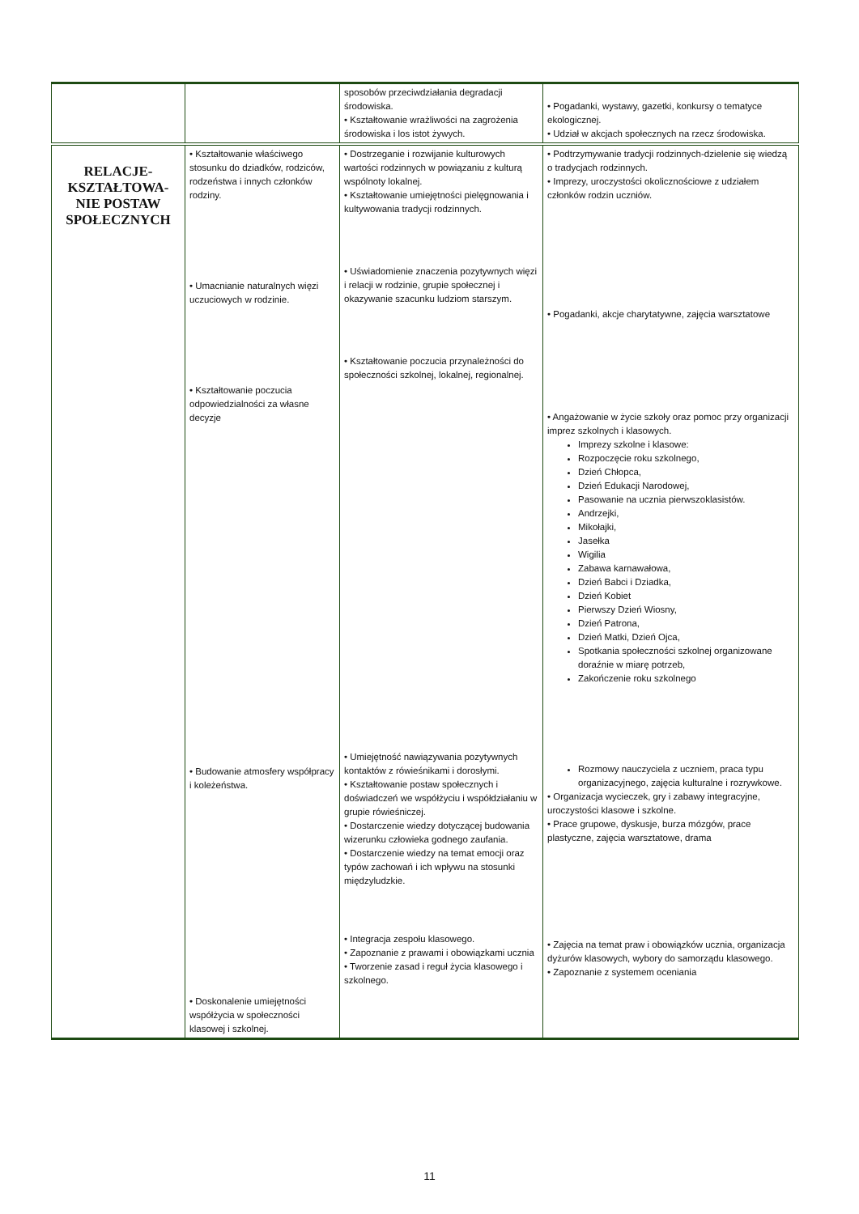| | | sposobów przeciwdziałania degradacji środowiska. • Kształtowanie wrażliwości na zagrożenia środowiska i los istot żywych. | • Pogadanki, wystawy, gazetki, konkursy o tematyce ekologicznej. • Udział w akcjach społecznych na rzecz środowiska. |
| RELACJE- KSZTAŁTOWA- NIE POSTAW SPOŁECZNYCH | • Kształtowanie właściwego stosunku do dziadków, rodziców, rodzeństwa i innych członków rodziny. • Umacnianie naturalnych więzi uczuciowych w rodzinie. • Kształtowanie poczucia odpowiedzialności za własne decyzje • Budowanie atmosfery współpracy i koleżeństwa. • Doskonalenie umiejętności współżycia w społeczności klasowej i szkolnej. | • Dostrzeganie i rozwijanie kulturowych wartości rodzinnych w powiązaniu z kulturą wspólnoty lokalnej. • Kształtowanie umiejętności pielęgnowania i kultywowania tradycji rodzinnych. • Uświadomienie znaczenia pozytywnych więzi i relacji w rodzinie, grupie społecznej i okazywanie szacunku ludziom starszym. • Kształtowanie poczucia przynależności do społeczności szkolnej, lokalnej, regionalnej. • Umiejętność nawiązywania pozytywnych kontaktów z rówieśnikami i dorosłymi. • Kształtowanie postaw społecznych i doświadczeń we współżyciu i współdziałaniu w grupie rówieśniczej. • Dostarczenie wiedzy dotyczącej budowania wizerunku człowieka godnego zaufania. • Dostarczenie wiedzy na temat emocji oraz typów zachowań i ich wpływu na stosunki międzyludzkie. • Integracja zespołu klasowego. • Zapoznanie z prawami i obowiązkami ucznia • Tworzenie zasad i reguł życia klasowego i szkolnego. | • Podtrzymywanie tradycji rodzinnych-dzielenie się wiedzą o tradycjach rodzinnych. • Imprezy, uroczystości okolicznościowe z udziałem członków rodzin uczniów. • Pogadanki, akcje charytatywne, zajęcia warsztatowe • Angażowanie w życie szkoły oraz pomoc przy organizacji imprez szkolnych i klasowych. Imprezy szkolne i klasowe: Rozpoczęcie roku szkolnego, Dzień Chłopca, Dzień Edukacji Narodowej, Pasowanie na ucznia pierwszoklasistów. Andrzejki, Mikołajki, Jasełka Wigilia Zabawa karnawałowa, Dzień Babci i Dziadka, Dzień Kobiet Pierwszy Dzień Wiosny, Dzień Patrona, Dzień Matki, Dzień Ojca, Spotkania społeczności szkolnej organizowane doraźnie w miarę potrzeb, Zakończenie roku szkolnego Rozmowy nauczyciela z uczniem, praca typu organizacyjnego, zajęcia kulturalne i rozrywkowe. • Organizacja wycieczek, gry i zabawy integracyjne, uroczystości klasowe i szkolne. • Prace grupowe, dyskusje, burza mózgów, prace plastyczne, zajęcia warsztatowe, drama • Zajęcia na temat praw i obowiązków ucznia, organizacja dyżurów klasowych, wybory do samorządu klasowego. • Zapoznanie z systemem oceniania |
11